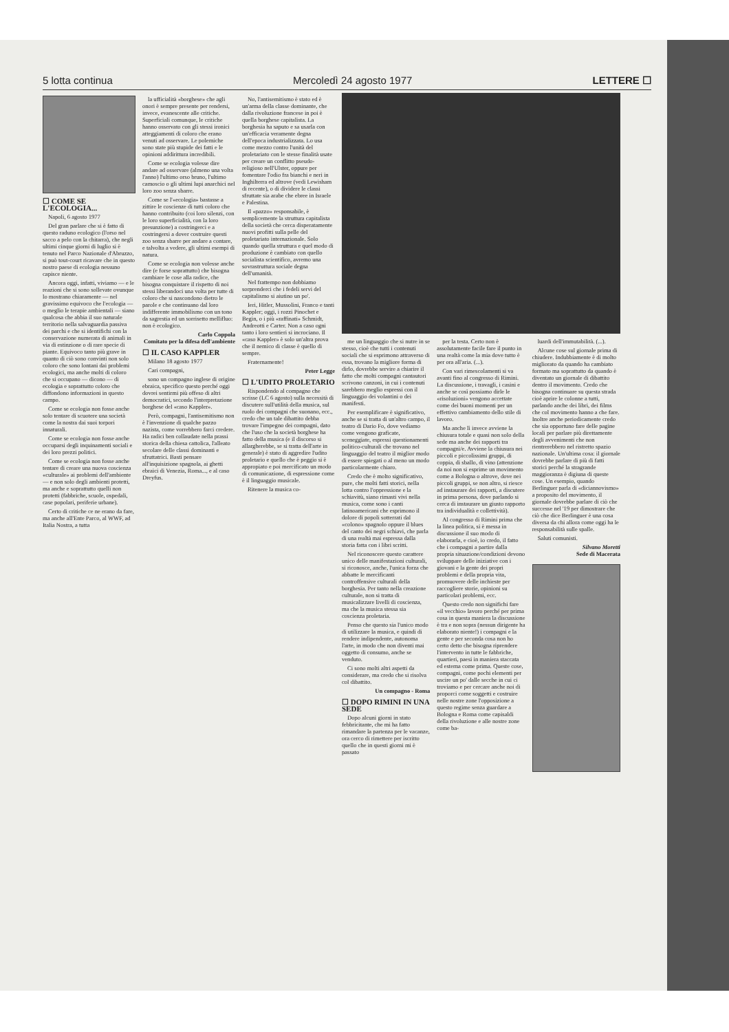5 lotta continua Mercoledì 24 agosto 1977 LETTERE ☐
☐ COME SE L'ECOLOGIA...
Napoli, 6 agosto 1977
Del gran parlare che si è fatto di questo raduno ecologico (l'orso nel sacco a pelo con la chitarra), che negli ultimi cinque giorni di luglio si è tenuto nel Parco Nazionale d'Abruzzo, si può tout-court ricavare che in questo nostro paese di ecologia nessuno capisce niente.
Ancora oggi, infatti, viviamo — e le reazioni che si sono sollevate ovunque lo mostrano chiaramente — nel gravissimo equivoco che l'ecologia — o meglio le terapie ambientali — siano qualcosa che abbia il suo naturale territorio nella salvaguardia passiva dei parchi e che si identifichi con la conservazione numerata di animali in via di estinzione o di rare specie di piante. Equivoco tanto più grave in quanto di ciò sono convinti non solo coloro che sono lontani dai problemi ecologici, ma anche molti di coloro che si occupano — dicono — di ecologia e soprattutto coloro che diffondono informazioni in questo campo.
Come se ecologia non fosse anche solo tentare di scuotere una società come la nostra dai suoi torpori innaturali.
Come se ecologia non fosse anche occuparsi degli inquinamenti sociali e dei loro prezzi politici.
Come se ecologia non fosse anche tentare di creare una nuova coscienza «culturale» ai problemi dell'ambiente — e non solo degli ambienti protetti, ma anche e soprattutto quelli non protetti (fabbriche, scuole, ospedali, case popolari, periferie urbane).
Certo di critiche ce ne erano da fare, ma anche all'Ente Parco, al WWF, ad Italia Nostra, a tutta
la ufficialità «borghese» che agli onori è sempre presente per rendersi, invece, evanescente alle critiche. Superficiali comunque, le critiche hanno osservato con gli stessi ironici atteggiamenti di coloro che erano venuti ad osservare. Le polemiche sono state più stupide dei fatti e le opinioni addirittura incredibili.
Come se ecologia volesse dire andare ad osservare (almeno una volta l'anno) l'ultimo orso bruno, l'ultimo camoscio o gli ultimi lupi anarchici nel loro zoo senza sbarre.
Come se l'«ecologia» bastasse a zittire le coscienze di tutti coloro che hanno contribuito (coi loro silenzi, con le loro superficialità, con la loro presunzione) a costringerci e a costringersi a dover costruire questi zoo senza sbarre per andare a contare, e talvolta a vedere, gli ultimi esempi di natura.
Come se ecologia non volesse anche dire (e forse soprattutto) che bisogna cambiare le cose alla radice, che bisogna conquistare il rispetto di noi stessi liberandoci una volta per tutte di coloro che si nascondono dietro le parole e che continuano dal loro indifferente immobilismo con un tono da sagrestia ed un sorrisetto mellifluo: non è ecologico.
Carlo Coppola
Comitato per la difesa dell'ambiente
☐ IL CASO KAPPLER
Milano 18 agosto 1977
Cari compagni,
sono un compagno inglese di origine ebraica, specifico questo perché oggi dovrei sentirmi più offeso di altri democratici, secondo l'interpretazione borghese del «caso Kappler».
Però, compagni, l'antisemitismo non è l'invenzione di qualche pazzo nazista, come vorrebbero farci credere. Ha radici ben collaudate nella prassi storica della chiesa cattolica, l'alleato secolare delle classi dominanti e sfruttatrici. Basti pensare all'inquisizione spagnola, ai ghetti ebraici di Venezia, Roma..., e al caso Dreyfus.
No, l'antisemitismo è stato ed è un'arma della classe dominante, che dalla rivoluzione francese in poi è quella borghese capitalista. La borghesia ha saputo e sa usarla con un'efficacia veramente degna dell'epoca industrializzata. Lo usa come mezzo contro l'unità del proletariato con le stesse finalità usate per creare un conflitto pseudo-religioso nell'Ulster, oppure per fomentare l'odio fra bianchi e neri in Inghilterra ed altrove (vedi Lewisham di recente), o di dividere le classi sfruttate sia arabe che ebree in Israele e Palestina.
Il «pazzo» responsabile, è semplicemente la struttura capitalista della società che cerca disperatamente nuovi profitti sulla pelle del proletariato internazionale. Solo quando quella struttura e quel modo di produzione è cambiato con quello socialista scientifico, avremo una sovrastruttura sociale degna dell'umanità.
Nel frattempo non dobbiamo sorprenderci che i fedeli servi del capitalismo si aiutino un po'.
Ieri, Hitler, Mussolini, Franco e tanti Kappler; oggi, i rozzi Pinochet e Begin, o i più «raffinati» Schmidt, Andreotti e Carter. Non a caso ogni tanto i loro sentieri si incrociano. Il «caso Kappler» è solo un'altra prova che il nemico di classe è quello di sempre.
Fraternamente!
Peter Legge
☐ L'UDITO PROLETARIO
Rispondendo al compagno che scrisse (LC 6 agosto) sulla necessità di discutere sull'utilità della musica, sul ruolo dei compagni che suonano, ecc., credo che un tale dibattito debba trovare l'impegno dei compagni, dato che l'uso che la società borghese ha fatto della musica (e il discorso si allargherebbe, se si tratta dell'arte in generale) è stato di aggredire l'udito proletario e quello che è peggio si è appropiato e poi mercificato un modo di comunicazione, di espressione come è il linguaggio musicale.
Ritenere la musica co-
me un linguaggio che si nutre in se stesso, cioè che tutti i contenuti sociali che si esprimono attraverso di essa, trovano la migliore forma di dirlo, dovrebbe servire a chiarire il fatto che molti compagni cantautori scrivono canzoni, in cui i contenuti sarebbero meglio espressi con il linguaggio dei volantini o dei manifesti.
Per esemplificare è significativo, anche se si tratta di un'altro campo, il teatro di Dario Fo, dove vediamo come vengono graficate, sceneggiate, espressi questionamenti politico-culturali che trovano nel linguaggio del teatro il miglior modo di essere spiegati o al meno un modo particolarmente chiaro.
Credo che è molto significativo, pure, che molti fatti storici, nella lotta contro l'oppressione e la schiavitù, siano rimasti vivi nella musica, come sono i canti latinoamericani che esprimono il dolore di popoli sotterrati dal «colono» spagnolo oppure il blues del canto dei negri schiavi, che parla di una realtà mai espressa dalla storia fatta con i libri scritti.
Nel riconoscere questo carattere unico delle manifestazioni culturali, si riconosce, anche, l'unica forza che abbatte le mercificanti controffensive culturali della borghesia. Per tanto nella creazione culturale, non si tratta di musicalizzare livelli di coscienza, ma che la musica stessa sia coscienza proletaria.
Penso che questo sia l'unico modo di utilizzare la musica, e quindi di rendere indipendente, autonoma l'arte, in modo che non diventi mai oggetto di consumo, anche se venduto.
Ci sono molti altri aspetti da considerare, ma credo che si risolva col dibattito.
Un compagno - Roma
☐ DOPO RIMINI IN UNA SEDE
Dopo alcuni giorni in stato febbricitante, che mi ha fatto rimandare la partenza per le vacanze, ora cerco di rimettere per iscritto quello che in questi giorni mi è passato
per la testa. Certo non è assolutamente facile fare il punto in una realtà come la mia dove tutto è per ora all'aria. (...).
Con vari rimescolamenti si va avanti fino al congresso di Rimini. La discussione, i travagli, i casini e anche se così possiamo dirle le «risoluzioni» vengono accettate come dei buoni momenti per un effettivo cambiamento dello stile di lavoro.
Ma anche lì invece avviene la chiusura totale e quasi non solo della sede ma anche dei rapporti tra compagni/e. Avviene la chiusura nei piccoli e piccolissimi gruppi, di coppia, di sballo, di vino (attenzione da noi non si esprime un movimento come a Bologna o altrove, dove nei piccoli gruppi, se non altro, si riesce ad instaurare dei rapporti, a discutere in prima persona, dove parlando si cerca di instaurare un giusto rapporto tra individualità e collettività).
Al congresso di Rimini prima che la linea politica, si è messa in discussione il suo modo di elaborarla, e cioè, io credo, il fatto che i compagni a partire dalla propria situazione/condizioni devono sviluppare delle iniziative con i giovani e la gente dei propri problemi e della propria vita, promuovere delle inchieste per raccogliere storie, opinioni su particolari problemi, ecc.
Questo credo non significhi fare «il vecchio» lavoro perché per prima cosa in questa maniera la discussione è tra e non sopra (nessun dirigente ha elaborato niente!) i compagni e la gente e per seconda cosa non ho certo detto che bisogna riprendere l'intervento in tutte le fabbriche, quartieri, paesi in maniera staccata ed esterna come prima. Queste cose, compagni, come pochi elementi per uscire un po' dalle secche in cui ci troviamo e per cercare anche noi di proporci come soggetti e costruire nelle nostre zone l'opposizione a questo regime senza guardare a Bologna e Roma come capisaldi della rivoluzione e alle nostre zone come ba-
luardi dell'immutabilità. (...).
Alcune cose sul giornale prima di chiudere. Indubbiamente è di molto migliorato da quando ha cambiato formato ma soprattutto da quando è diventato un giornale di dibattito dentro il movimento. Credo che bisogna continuare su questa strada cioè aprire le colonne a tutti, parlando anche dei libri, dei films che col movimento hanno a che fare. Inoltre anche periodicamente credo che sia opportuno fare delle pagine locali per parlare più direttamente degli avvenimenti che non rientrerebbero nel ristretto spazio nazionale. Un'ultima cosa: il giornale dovrebbe parlare di più di fatti storici perché la stragrande maggioranza è digiuna di queste cose. Un esempio, quando Berlinguer parla di «diciannovismo» a proposito del movimento, il giornale dovrebbe parlare di ciò che successe nel '19 per dimostrare che ciò che dice Berlinguer è una cosa diversa da chi allora come oggi ha le responsabilità sulle spalle.
Saluti comunisti.
Silvano Moretti
Sede di Macerata